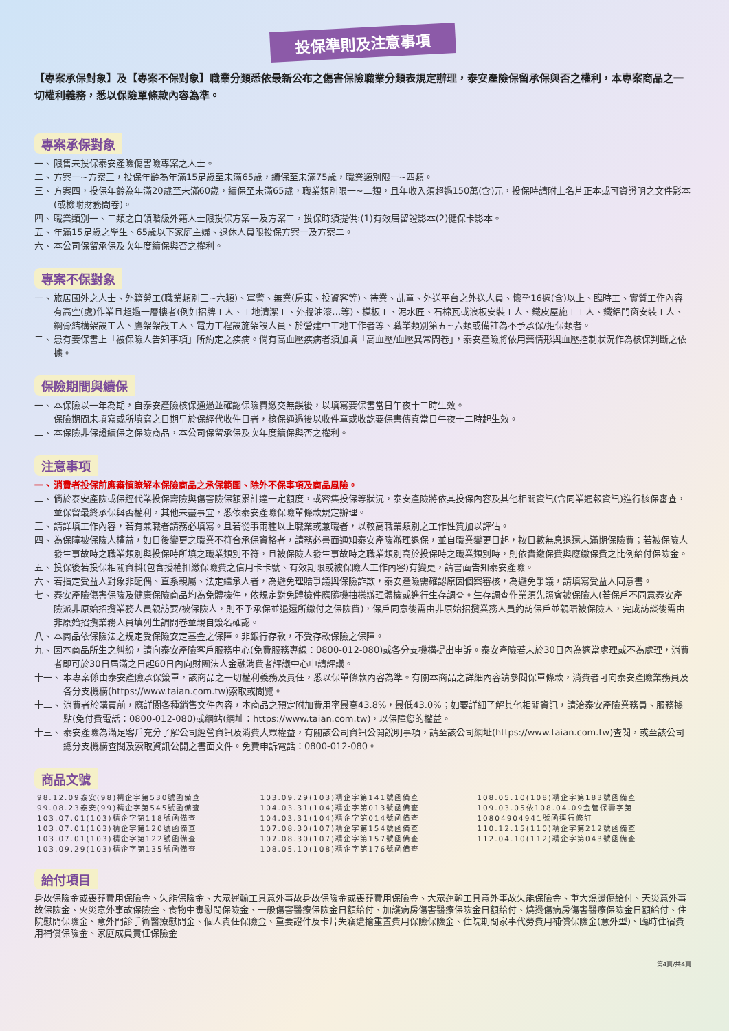投保準則及注意事項
【專案承保對象】及【專案不保對象】職業分類悉依最新公布之傷害保險職業分類表規定辦理，泰安產險保留承保與否之權利，本專案商品之一切權利義務，悉以保險單條款內容為準。
專案承保對象
一、 限售未投保泰安產險傷害險專案之人士。
二、 方案一~方案三，投保年齡為年滿15足歲至未滿65歲，續保至未滿75歲，職業類別限一~四類。
三、 方案四，投保年齡為年滿20歲至未滿60歲，續保至未滿65歲，職業類別限一~二類，且年收入須超過150萬(含)元，投保時請附上名片正本或可資證明之文件影本(或檢附財務問卷)。
四、 職業類別一、二類之白領階級外籍人士限投保方案一及方案二，投保時須提供:(1)有效居留證影本(2)健保卡影本。
五、 年滿15足歲之學生、65歲以下家庭主婦、退休人員限投保方案一及方案二。
六、 本公司保留承保及次年度續保與否之權利。
專案不保對象
一、 旅居國外之人士、外籍勞工(職業類別三~六類)、軍警、無業(房東、投資客等)、待業、乩童、外送平台之外送人員、懷孕16週(含)以上、臨時工、實質工作內容有高空(處)作業且超過一層樓者(例如招牌工人、工地清潔工、外牆油漆…等)、模板工、泥水匠、石棉瓦或浪板安裝工人、鐵皮屋施工工人、鐵鋁門窗安裝工人、鋼骨結構架設工人、鷹架架設工人、電力工程設施架設人員、於營建中工地工作者等、職業類別第五~六類或備註為不予承保/拒保類者。
二、 患有要保書上「被保險人告知事項」所約定之疾病。倘有高血壓疾病者須加填「高血壓/血壓異常問卷」，泰安產險將依用藥情形與血壓控制狀況作為核保判斷之依據。
保險期間與續保
一、 本保險以一年為期，自泰安產險核保通過並確認保險費繳交無誤後，以填寫要保書當日午夜十二時生效。
保險期間未填寫或所填寫之日期早於保經代收件日者，核保通過後以收件章或收訖要保書傳真當日午夜十二時起生效。
二、 本保險非保證續保之保險商品，本公司保留承保及次年度續保與否之權利。
注意事項
一、 消費者投保前應審慎瞭解本保險商品之承保範圍、除外不保事項及商品風險。
二、 倘於泰安產險或保經代業投保壽險與傷害險保額累計達一定額度，或密集投保等狀況，泰安產險將依其投保內容及其他相關資訊(含同業通報資訊)進行核保審查，並保留最終承保與否權利，其他未盡事宜，悉依泰安產險保險單條款規定辦理。
三、 請詳填工作內容，若有兼職者請務必填寫。且若從事兩種以上職業或兼職者，以較高職業類別之工作性質加以評估。
四、 為保障被保險人權益，如日後變更之職業不符合承保資格者，請務必書面通知泰安產險辦理退保，並自職業變更日起，按日數無息退還未滿期保險費；若被保險人發生事故時之職業類別與投保時所填之職業類別不符，且被保險人發生事故時之職業類別高於投保時之職業類別時，則依實繳保費與應繳保費之比例給付保險金。
五、 投保後若投保相關資料(包含授權扣繳保險費之信用卡卡號、有效期限或被保險人工作內容)有變更，請書面告知泰安產險。
六、 若指定受益人對象非配偶、直系親屬、法定繼承人者，為避免理賠爭議與保險詐欺，泰安產險需確認原因個案審核，為避免爭議，請填寫受益人同意書。
七、 泰安產險傷害保險及健康保險商品均為免體檢件，依規定對免體檢件應隨機抽樣辦理體檢或進行生存調查。生存調查作業須先照會被保險人(若保戶不同意泰安產險派非原始招攬業務人員親訪要/被保險人，則不予承保並退還所繳付之保險費)，保戶同意後需由非原始招攬業務人員約訪保戶並親晤被保險人，完成訪談後需由非原始招攬業務人員填列生調問卷並親自簽名確認。
八、 本商品依保險法之規定受保險安定基金之保障。非銀行存款，不受存款保險之保障。
九、 因本商品所生之糾紛，請向泰安產險客戶服務中心(免費服務專線：0800-012-080)或各分支機構提出申訴。泰安產險若未於30日內為適當處理或不為處理，消費者即可於30日屆滿之日起60日內向財團法人金融消費者評議中心申請評議。
十一、 本專案係由泰安產險承保簽單，該商品之一切權利義務及責任，悉以保單條款內容為準。有關本商品之詳細內容請參閱保單條款，消費者可向泰安產險業務員及各分支機構(https://www.taian.com.tw)索取或閱覽。
十二、 消費者於購買前，應詳閱各種銷售文件內容，本商品之預定附加費用率最高43.8%，最低43.0%；如要詳細了解其他相關資訊，請洽泰安產險業務員、服務據點(免付費電話：0800-012-080)或網站(網址：https://www.taian.com.tw)，以保障您的權益。
十三、 泰安產險為滿足客戶充分了解公司經營資訊及消費大眾權益，有關該公司資訊公開說明事項，請至該公司網址(https://www.taian.com.tw)查閱，或至該公司總分支機構查閱及索取資訊公開之書面文件。免費申訴電話：0800-012-080。
商品文號
| 98.12.09泰安(98)精企字第530號函備查 | 103.09.29(103)精企字第141號函備查 | 108.05.10(108)精企字第183號函備查 |
| 99.08.23泰安(99)精企字第545號函備查 | 104.03.31(104)精企字第013號函備查 | 109.03.05依108.04.09金管保壽字第 |
| 103.07.01(103)精企字第118號函備查 | 104.03.31(104)精企字第014號函備查 | 10804904941號函逕行修訂 |
| 103.07.01(103)精企字第120號函備查 | 107.08.30(107)精企字第154號函備查 | 110.12.15(110)精企字第212號函備查 |
| 103.07.01(103)精企字第122號函備查 | 107.08.30(107)精企字第157號函備查 | 112.04.10(112)精企字第043號函備查 |
| 103.09.29(103)精企字第135號函備查 | 108.05.10(108)精企字第176號函備查 | |
給付項目
身故保險金或喪葬費用保險金、失能保險金、大眾運輸工具意外事故身故保險金或喪葬費用保險金、大眾運輸工具意外事故失能保險金、重大燒燙傷給付、天災意外事故保險金、火災意外事故保險金、食物中毒慰問保險金、一般傷害醫療保險金日額給付、加護病房傷害醫療保險金日額給付、燒燙傷病房傷害醫療保險金日額給付、住院慰問保險金、意外門診手術醫療慰問金、個人責任保險金、重要證件及卡片失竊遭搶重置費用保險保險金、住院期間家事代勞費用補償保險金(意外型)、臨時住宿費用補償保險金、家庭成員責任保險金
第4頁/共4頁